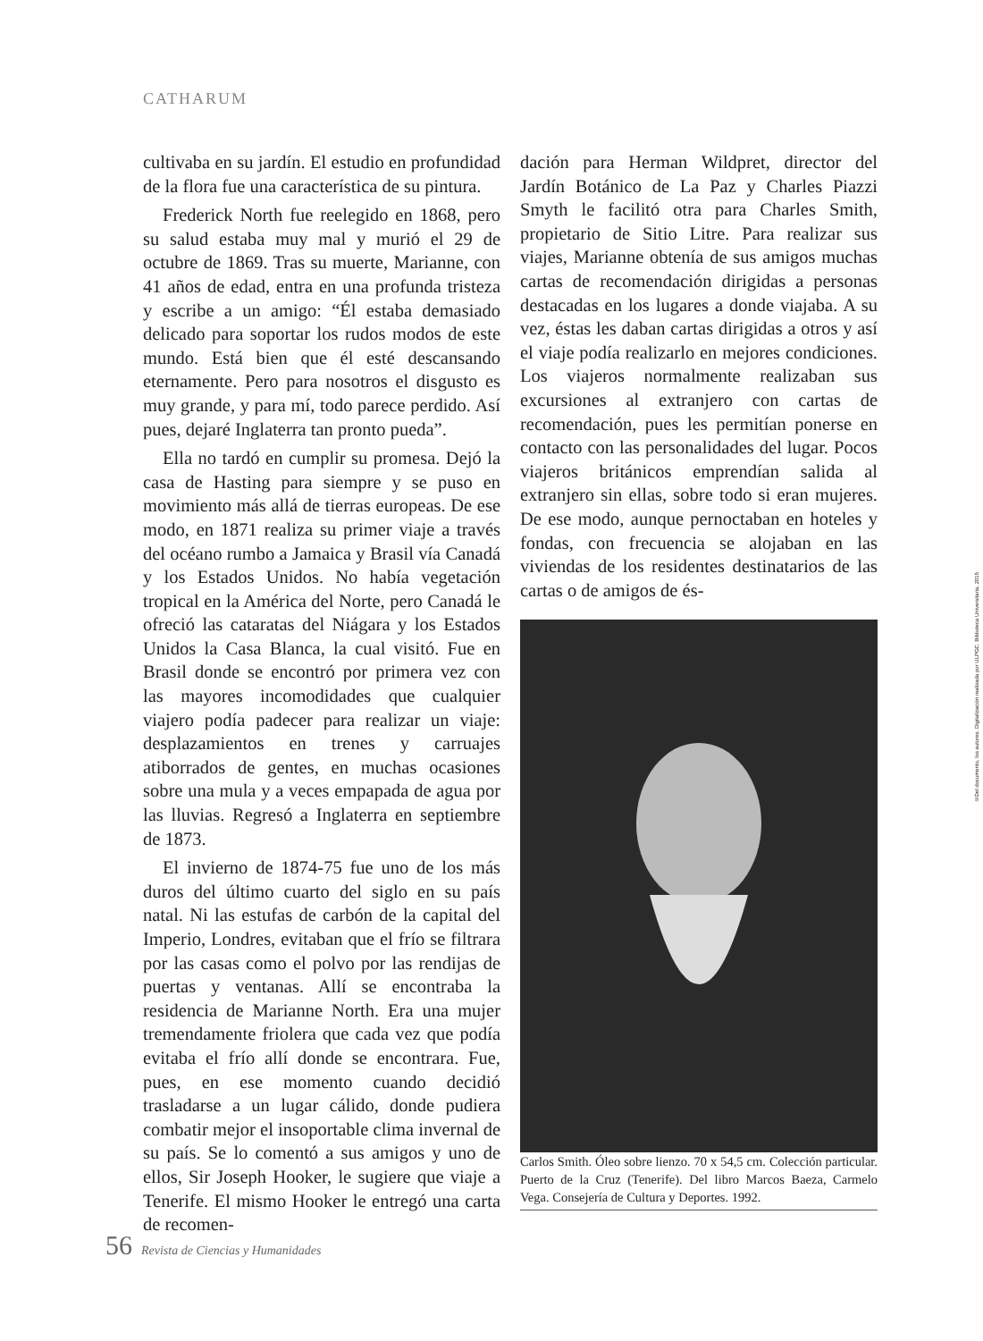CATHARUM
cultivaba en su jardín. El estudio en profundidad de la flora fue una característica de su pintura.
Frederick North fue reelegido en 1868, pero su salud estaba muy mal y murió el 29 de octubre de 1869. Tras su muerte, Marianne, con 41 años de edad, entra en una profunda tristeza y escribe a un amigo: “Él estaba demasiado delicado para soportar los rudos modos de este mundo. Está bien que él esté descansando eternamente. Pero para nosotros el disgusto es muy grande, y para mí, todo parece perdido. Así pues, dejaré Inglaterra tan pronto pueda”.
Ella no tardó en cumplir su promesa. Dejó la casa de Hasting para siempre y se puso en movimiento más allá de tierras europeas. De ese modo, en 1871 realiza su primer viaje a través del océano rumbo a Jamaica y Brasil vía Canadá y los Estados Unidos. No había vegetación tropical en la América del Norte, pero Canadá le ofreció las cataratas del Niágara y los Estados Unidos la Casa Blanca, la cual visitó. Fue en Brasil donde se encontró por primera vez con las mayores incomodidades que cualquier viajero podía padecer para realizar un viaje: desplazamientos en trenes y carruajes atiborrados de gentes, en muchas ocasiones sobre una mula y a veces empapada de agua por las lluvias. Regresó a Inglaterra en septiembre de 1873.
El invierno de 1874-75 fue uno de los más duros del último cuarto del siglo en su país natal. Ni las estufas de carbón de la capital del Imperio, Londres, evitaban que el frío se filtrara por las casas como el polvo por las rendijas de puertas y ventanas. Allí se encontraba la residencia de Marianne North. Era una mujer tremendamente friolera que cada vez que podía evitaba el frío allí donde se encontrara. Fue, pues, en ese momento cuando decidió trasladarse a un lugar cálido, donde pudiera combatir mejor el insoportable clima invernal de su país. Se lo comentó a sus amigos y uno de ellos, Sir Joseph Hooker, le sugiere que viaje a Tenerife. El mismo Hooker le entregó una carta de recomen-
dación para Herman Wildpret, director del Jardín Botánico de La Paz y Charles Piazzi Smyth le facilitó otra para Charles Smith, propietario de Sitio Litre. Para realizar sus viajes, Marianne obtenía de sus amigos muchas cartas de recomendación dirigidas a personas destacadas en los lugares a donde viajaba. A su vez, éstas les daban cartas dirigidas a otros y así el viaje podía realizarlo en mejores condiciones. Los viajeros normalmente realizaban sus excursiones al extranjero con cartas de recomendación, pues les permitían ponerse en contacto con las personalidades del lugar. Pocos viajeros británicos emprendían salida al extranjero sin ellas, sobre todo si eran mujeres. De ese modo, aunque pernoctaban en hoteles y fondas, con frecuencia se alojaban en las viviendas de los residentes destinatarios de las cartas o de amigos de és-
Carlos Smith. Óleo sobre lienzo. 70 x 54,5 cm. Colección particular. Puerto de la Cruz (Tenerife). Del libro Marcos Baeza, Carmelo Vega. Consejería de Cultura y Deportes. 1992.
56 Revista de Ciencias y Humanidades
©Del documento, los autores. Digitalización realizada por ULPGC. Biblioteca Universitaria, 2015